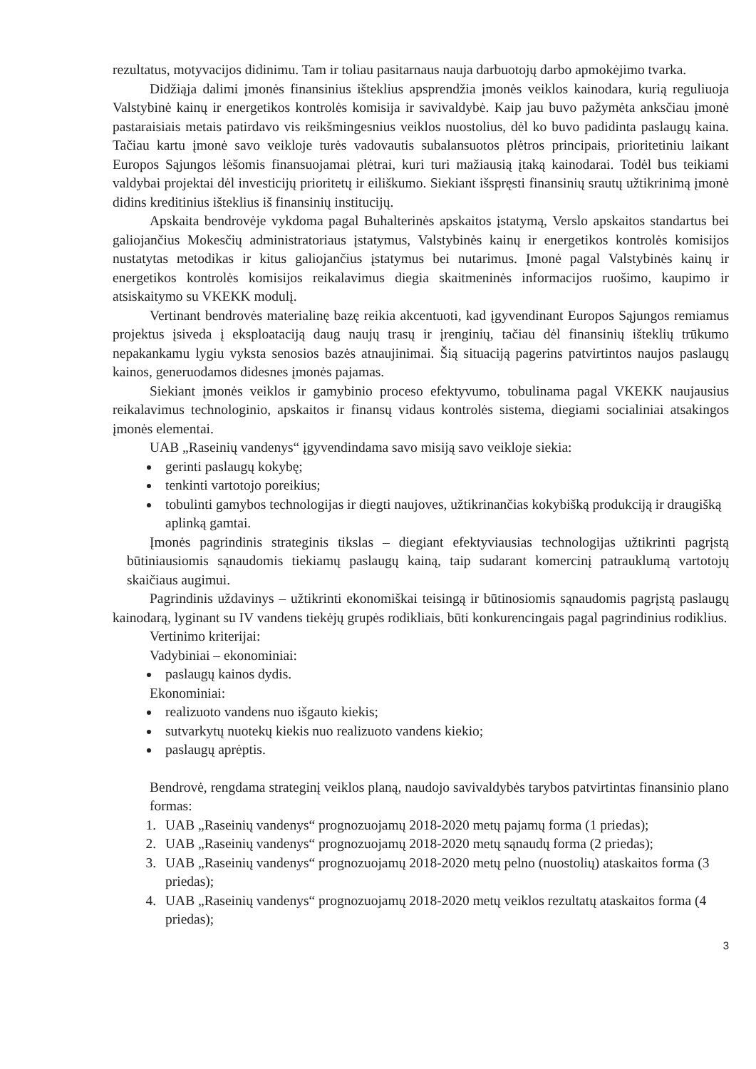rezultatus, motyvacijos didinimu. Tam ir toliau pasitarnaus nauja darbuotojų darbo apmokėjimo tvarka.
Didžiąja dalimi įmonės finansinius išteklius apsprendžia įmonės veiklos kainodara, kurią reguliuoja Valstybinė kainų ir energetikos kontrolės komisija ir savivaldybė. Kaip jau buvo pažymėta anksčiau įmonė pastaraisiais metais patirdavo vis reikšmingesnius veiklos nuostolius, dėl ko buvo padidinta paslaugų kaina. Tačiau kartu įmonė savo veikloje turės vadovautis subalansuotos plėtros principais, prioritetiniu laikant Europos Sąjungos lėšomis finansuojamai plėtrai, kuri turi mažiausią įtaką kainodarai. Todėl bus teikiami valdybai projektai dėl investicijų prioritetų ir eiliškumo. Siekiant išspręsti finansinių srautų užtikrinimą įmonė didins kreditinius išteklius iš finansinių institucijų.
Apskaita bendrovėje vykdoma pagal Buhalterinės apskaitos įstatymą, Verslo apskaitos standartus bei galiojančius Mokesčių administratoriaus įstatymus, Valstybinės kainų ir energetikos kontrolės komisijos nustatytas metodikas ir kitus galiojančius įstatymus bei nutarimus. Įmonė pagal Valstybinės kainų ir energetikos kontrolės komisijos reikalavimus diegia skaitmeninės informacijos ruošimo, kaupimo ir atsiskaitymo su VKEKK modulį.
Vertinant bendrovės materialinę bazę reikia akcentuoti, kad įgyvendinant Europos Sąjungos remiamus projektus įsiveda į eksploataciją daug naujų trasų ir įrenginių, tačiau dėl finansinių išteklių trūkumo nepakankamu lygiu vyksta senosios bazės atnaujinimai. Šią situaciją pagerins patvirtintos naujos paslaugų kainos, generuodamos didesnes įmonės pajamas.
Siekiant įmonės veiklos ir gamybinio proceso efektyvumo, tobulinama pagal VKEKK naujausius reikalavimus technologinio, apskaitos ir finansų vidaus kontrolės sistema, diegiami socialiniai atsakingos įmonės elementai.
UAB „Raseinių vandenys“ įgyvendindama savo misiją savo veikloje siekia:
gerinti paslaugų kokybę;
tenkinti vartotojo poreikius;
tobulinti gamybos technologijas ir diegti naujoves, užtikrinančias kokybišką produkciją ir draugišką aplinką gamtai.
Įmonės pagrindinis strateginis tikslas – diegiant efektyviausias technologijas užtikrinti pagrįstą būtiniausiomis sąnaudomis tiekiamų paslaugų kainą, taip sudarant komercinį patrauklumą vartotojų skaičiaus augimui.
Pagrindinis uždavinys – užtikrinti ekonomiškai teisingą ir būtinosiomis sąnaudomis pagrįstą paslaugų kainodarą, lyginant su IV vandens tiekėjų grupės rodikliais, būti konkurencingais pagal pagrindinius rodiklius.
Vertinimo kriterijai:
Vadybiniai – ekonominiai:
paslaugų kainos dydis.
Ekonominiai:
realizuoto vandens nuo išgauto kiekis;
sutvarkytų nuotekų kiekis nuo realizuoto vandens kiekio;
paslaugų aprėptis.
Bendrovė, rengdama strateginį veiklos planą, naudojo savivaldybės tarybos patvirtintas finansinio plano formas:
1. UAB „Raseinių vandenys“ prognozuojamų 2018-2020 metų pajamų forma (1 priedas);
2. UAB „Raseinių vandenys“ prognozuojamų 2018-2020 metų sąnaudų forma (2 priedas);
3. UAB „Raseinių vandenys“ prognozuojamų 2018-2020 metų pelno (nuostolių) ataskaitos forma (3 priedas);
4. UAB „Raseinių vandenys“ prognozuojamų 2018-2020 metų veiklos rezultatų ataskaitos forma (4 priedas);
3